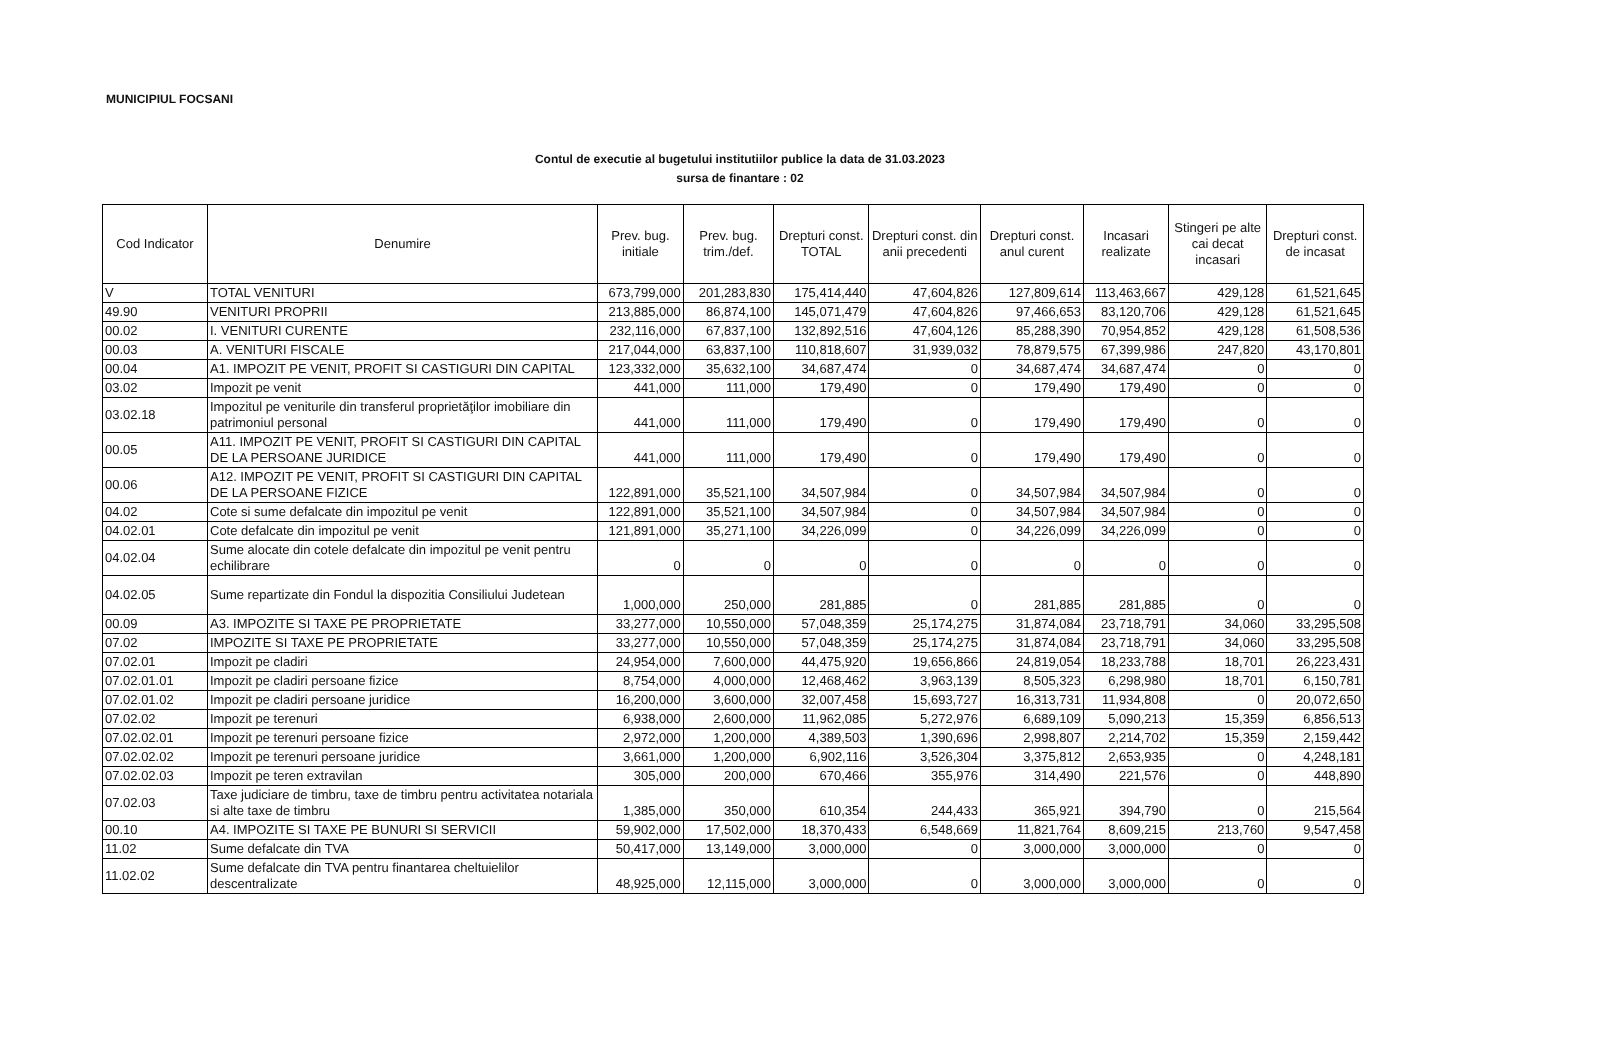MUNICIPIUL FOCSANI
Contul de executie al bugetului institutiilor publice la data de 31.03.2023
sursa de finantare : 02
| Cod Indicator | Denumire | Prev. bug. initiale | Prev. bug. trim./def. | Drepturi const. TOTAL | Drepturi const. din anii precedenti | Drepturi const. anul curent | Incasari realizate | Stingeri pe alte cai decat incasari | Drepturi const. de incasat |
| --- | --- | --- | --- | --- | --- | --- | --- | --- | --- |
| V | TOTAL VENITURI | 673,799,000 | 201,283,830 | 175,414,440 | 47,604,826 | 127,809,614 | 113,463,667 | 429,128 | 61,521,645 |
| 49.90 | VENITURI PROPRII | 213,885,000 | 86,874,100 | 145,071,479 | 47,604,826 | 97,466,653 | 83,120,706 | 429,128 | 61,521,645 |
| 00.02 | I. VENITURI CURENTE | 232,116,000 | 67,837,100 | 132,892,516 | 47,604,126 | 85,288,390 | 70,954,852 | 429,128 | 61,508,536 |
| 00.03 | A. VENITURI FISCALE | 217,044,000 | 63,837,100 | 110,818,607 | 31,939,032 | 78,879,575 | 67,399,986 | 247,820 | 43,170,801 |
| 00.04 | A1. IMPOZIT PE VENIT, PROFIT SI CASTIGURI DIN CAPITAL | 123,332,000 | 35,632,100 | 34,687,474 | 0 | 34,687,474 | 34,687,474 | 0 | 0 |
| 03.02 | Impozit pe venit | 441,000 | 111,000 | 179,490 | 0 | 179,490 | 179,490 | 0 | 0 |
| 03.02.18 | Impozitul pe veniturile din transferul proprietăţilor imobiliare din patrimoniul personal | 441,000 | 111,000 | 179,490 | 0 | 179,490 | 179,490 | 0 | 0 |
| 00.05 | A11. IMPOZIT PE VENIT, PROFIT SI CASTIGURI DIN CAPITAL DE LA PERSOANE JURIDICE | 441,000 | 111,000 | 179,490 | 0 | 179,490 | 179,490 | 0 | 0 |
| 00.06 | A12. IMPOZIT PE VENIT, PROFIT SI CASTIGURI DIN CAPITAL DE LA PERSOANE FIZICE | 122,891,000 | 35,521,100 | 34,507,984 | 0 | 34,507,984 | 34,507,984 | 0 | 0 |
| 04.02 | Cote si sume defalcate din impozitul pe venit | 122,891,000 | 35,521,100 | 34,507,984 | 0 | 34,507,984 | 34,507,984 | 0 | 0 |
| 04.02.01 | Cote defalcate din impozitul pe venit | 121,891,000 | 35,271,100 | 34,226,099 | 0 | 34,226,099 | 34,226,099 | 0 | 0 |
| 04.02.04 | Sume alocate din cotele defalcate din impozitul pe venit pentru echilibrare | 0 | 0 | 0 | 0 | 0 | 0 | 0 | 0 |
| 04.02.05 | Sume repartizate din Fondul la dispozitia Consiliului Judetean | 1,000,000 | 250,000 | 281,885 | 0 | 281,885 | 281,885 | 0 | 0 |
| 00.09 | A3. IMPOZITE SI TAXE PE PROPRIETATE | 33,277,000 | 10,550,000 | 57,048,359 | 25,174,275 | 31,874,084 | 23,718,791 | 34,060 | 33,295,508 |
| 07.02 | IMPOZITE SI TAXE PE PROPRIETATE | 33,277,000 | 10,550,000 | 57,048,359 | 25,174,275 | 31,874,084 | 23,718,791 | 34,060 | 33,295,508 |
| 07.02.01 | Impozit pe cladiri | 24,954,000 | 7,600,000 | 44,475,920 | 19,656,866 | 24,819,054 | 18,233,788 | 18,701 | 26,223,431 |
| 07.02.01.01 | Impozit pe cladiri persoane fizice | 8,754,000 | 4,000,000 | 12,468,462 | 3,963,139 | 8,505,323 | 6,298,980 | 18,701 | 6,150,781 |
| 07.02.01.02 | Impozit pe cladiri persoane juridice | 16,200,000 | 3,600,000 | 32,007,458 | 15,693,727 | 16,313,731 | 11,934,808 | 0 | 20,072,650 |
| 07.02.02 | Impozit pe terenuri | 6,938,000 | 2,600,000 | 11,962,085 | 5,272,976 | 6,689,109 | 5,090,213 | 15,359 | 6,856,513 |
| 07.02.02.01 | Impozit pe terenuri persoane fizice | 2,972,000 | 1,200,000 | 4,389,503 | 1,390,696 | 2,998,807 | 2,214,702 | 15,359 | 2,159,442 |
| 07.02.02.02 | Impozit pe terenuri persoane juridice | 3,661,000 | 1,200,000 | 6,902,116 | 3,526,304 | 3,375,812 | 2,653,935 | 0 | 4,248,181 |
| 07.02.02.03 | Impozit pe teren extravilan | 305,000 | 200,000 | 670,466 | 355,976 | 314,490 | 221,576 | 0 | 448,890 |
| 07.02.03 | Taxe judiciare de timbru, taxe de timbru pentru activitatea notariala si alte taxe de timbru | 1,385,000 | 350,000 | 610,354 | 244,433 | 365,921 | 394,790 | 0 | 215,564 |
| 00.10 | A4. IMPOZITE SI TAXE PE BUNURI SI SERVICII | 59,902,000 | 17,502,000 | 18,370,433 | 6,548,669 | 11,821,764 | 8,609,215 | 213,760 | 9,547,458 |
| 11.02 | Sume defalcate din TVA | 50,417,000 | 13,149,000 | 3,000,000 | 0 | 3,000,000 | 3,000,000 | 0 | 0 |
| 11.02.02 | Sume defalcate din TVA pentru finantarea cheltuielilor descentralizate | 48,925,000 | 12,115,000 | 3,000,000 | 0 | 3,000,000 | 3,000,000 | 0 | 0 |